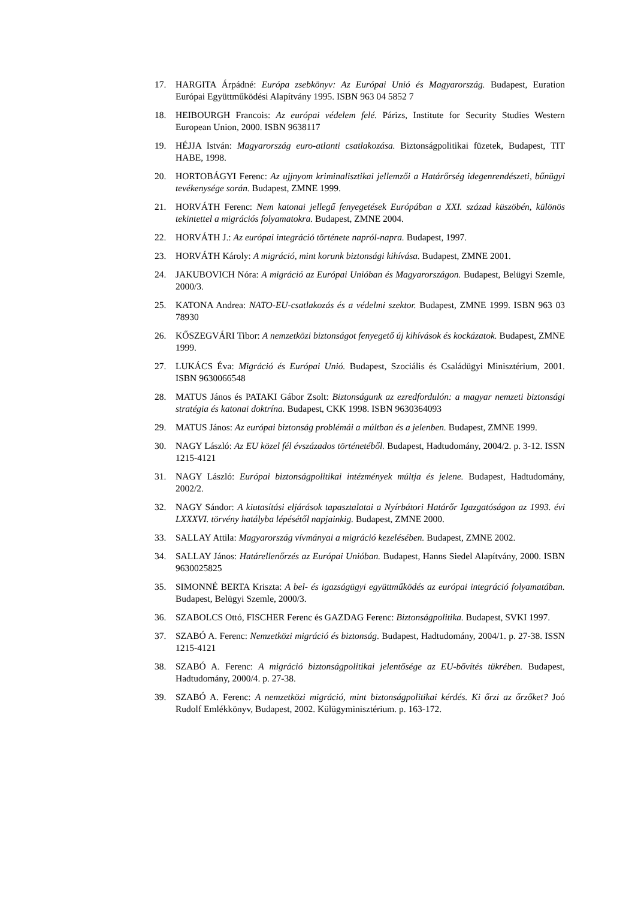17. HARGITA Árpádné: Európa zsebkönyv: Az Európai Unió és Magyarország. Budapest, Euration Európai Együttműködési Alapítvány 1995. ISBN 963 04 5852 7
18. HEIBOURGH Francois: Az európai védelem felé. Párizs, Institute for Security Studies Western European Union, 2000. ISBN 9638117
19. HÉJJA István: Magyarország euro-atlanti csatlakozása. Biztonságpolitikai füzetek, Budapest, TIT HABE, 1998.
20. HORTOBÁGYI Ferenc: Az ujjnyom kriminalisztikai jellemzői a Határőrség idegenrendészeti, bűnügyi tevékenysége során. Budapest, ZMNE 1999.
21. HORVÁTH Ferenc: Nem katonai jellegű fenyegetések Európában a XXI. század küszöbén, különös tekintettel a migrációs folyamatokra. Budapest, ZMNE 2004.
22. HORVÁTH J.: Az európai integráció története napról-napra. Budapest, 1997.
23. HORVÁTH Károly: A migráció, mint korunk biztonsági kihívása. Budapest, ZMNE 2001.
24. JAKUBOVICH Nóra: A migráció az Európai Unióban és Magyarországon. Budapest, Belügyi Szemle, 2000/3.
25. KATONA Andrea: NATO-EU-csatlakozás és a védelmi szektor. Budapest, ZMNE 1999. ISBN 963 03 78930
26. KŐSZEGVÁRI Tibor: A nemzetközi biztonságot fenyegető új kihívások és kockázatok. Budapest, ZMNE 1999.
27. LUKÁCS Éva: Migráció és Európai Unió. Budapest, Szociális és Családügyi Minisztérium, 2001. ISBN 9630066548
28. MATUS János és PATAKI Gábor Zsolt: Biztonságunk az ezredfordulón: a magyar nemzeti biztonsági stratégia és katonai doktrína. Budapest, CKK 1998. ISBN 9630364093
29. MATUS János: Az európai biztonság problémái a múltban és a jelenben. Budapest, ZMNE 1999.
30. NAGY László: Az EU közel fél évszázados történetéből. Budapest, Hadtudomány, 2004/2. p. 3-12. ISSN 1215-4121
31. NAGY László: Európai biztonságpolitikai intézmények múltja és jelene. Budapest, Hadtudomány, 2002/2.
32. NAGY Sándor: A kiutasítási eljárások tapasztalatai a Nyírbátori Határőr Igazgatóságon az 1993. évi LXXXVI. törvény hatályba lépésétől napjainkig. Budapest, ZMNE 2000.
33. SALLAY Attila: Magyarország vívmányai a migráció kezelésében. Budapest, ZMNE 2002.
34. SALLAY János: Határellenőrzés az Európai Unióban. Budapest, Hanns Siedel Alapítvány, 2000. ISBN 9630025825
35. SIMONNÉ BERTA Kriszta: A bel- és igazságügyi együttműködés az európai integráció folyamatában. Budapest, Belügyi Szemle, 2000/3.
36. SZABOLCS Ottó, FISCHER Ferenc és GAZDAG Ferenc: Biztonságpolitika. Budapest, SVKI 1997.
37. SZABÓ A. Ferenc: Nemzetközi migráció és biztonság. Budapest, Hadtudomány, 2004/1. p. 27-38. ISSN 1215-4121
38. SZABÓ A. Ferenc: A migráció biztonságpolitikai jelentősége az EU-bővítés tükrében. Budapest, Hadtudomány, 2000/4. p. 27-38.
39. SZABÓ A. Ferenc: A nemzetközi migráció, mint biztonságpolitikai kérdés. Ki őrzi az őrzőket? Joó Rudolf Emlékkönyv, Budapest, 2002. Külügyminisztérium. p. 163-172.